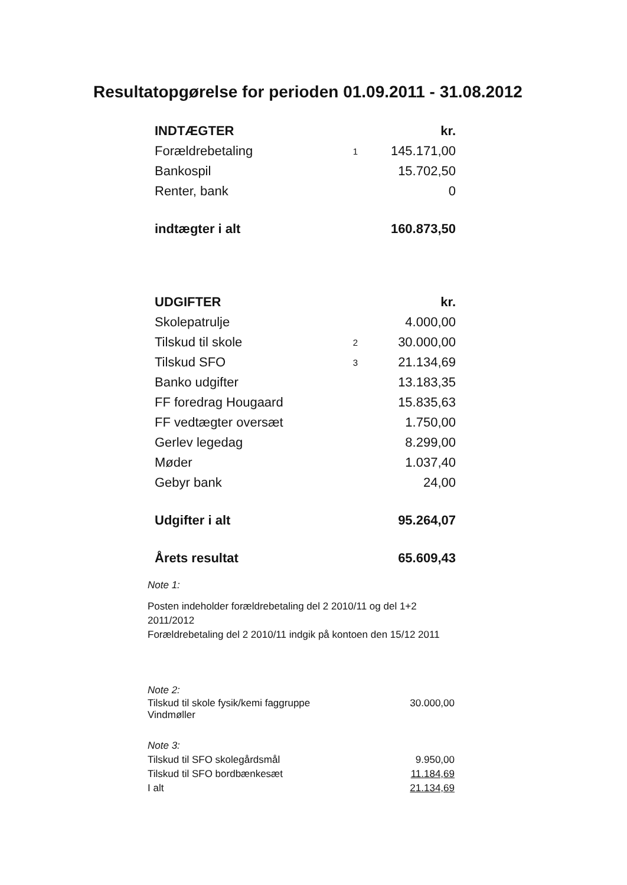Resultatopgørelse for perioden 01.09.2011 - 31.08.2012
| INDTÆGTER | | kr. |
| Forældrebetaling | 1 | 145.171,00 |
| Bankospil | | 15.702,50 |
| Renter, bank | | 0 |
| indtægter i alt | | 160.873,50 |
| UDGIFTER | | kr. |
| Skolepatrulje | | 4.000,00 |
| Tilskud til skole | 2 | 30.000,00 |
| Tilskud SFO | 3 | 21.134,69 |
| Banko udgifter | | 13.183,35 |
| FF foredrag Hougaard | | 15.835,63 |
| FF vedtægter oversæt | | 1.750,00 |
| Gerlev legedag | | 8.299,00 |
| Møder | | 1.037,40 |
| Gebyr bank | | 24,00 |
| Udgifter i alt | | 95.264,07 |
| Årets resultat | | 65.609,43 |
Note 1:
Posten indeholder forældrebetaling del 2 2010/11 og del 1+2 2011/2012
Forældrebetaling del 2 2010/11 indgik på kontoen den 15/12 2011
Note 2:
| Tilskud til skole fysik/kemi faggruppe Vindmøller | 30.000,00 |
Note 3:
| Tilskud til SFO skolegårdsmål | 9.950,00 |
| Tilskud til SFO bordbænkesæt | 11.184,69 |
| I alt | 21.134,69 |